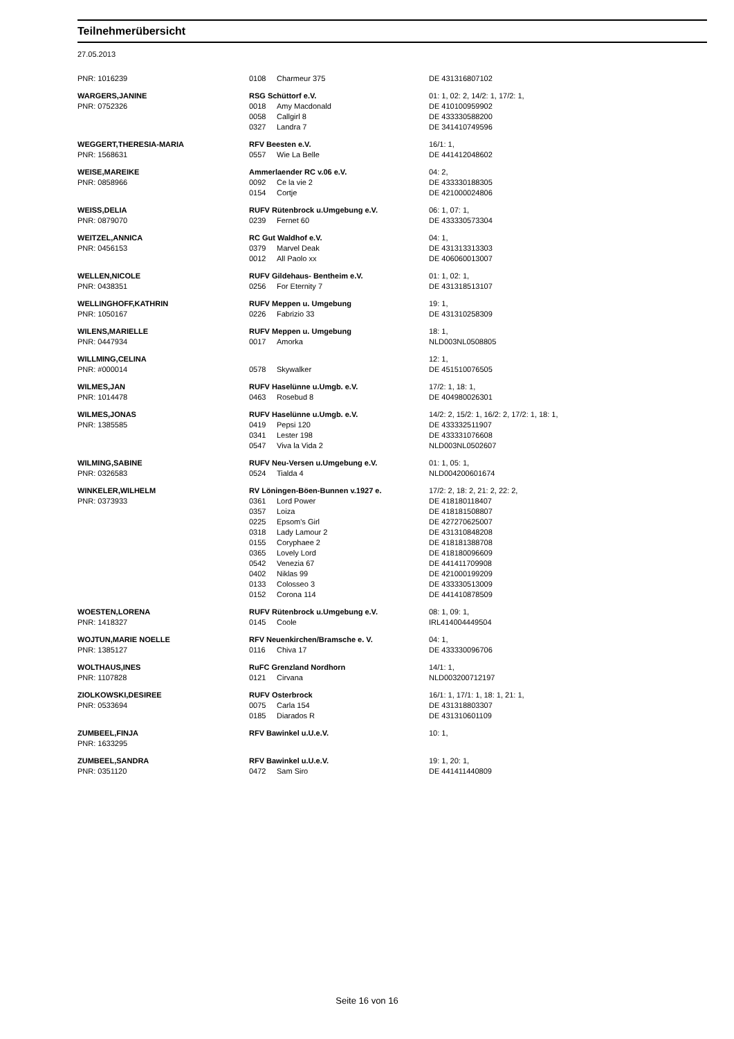Teilnehmerübersicht
27.05.2013
| PNR: 1016239 | 0108 | Charmeur 375 | DE 431316807102 |
| WARGERS,JANINE | RSG Schüttorf e.V. | | 01: 1, 02: 2, 14/2: 1, 17/2: 1, |
| PNR: 0752326 | 0018 | Amy Macdonald | DE 410100959902 |
| | 0058 | Callgirl 8 | DE 433330588200 |
| | 0327 | Landra 7 | DE 341410749596 |
| WEGGERT,THERESIA-MARIA | RFV Beesten e.V. | | 16/1: 1, |
| PNR: 1568631 | 0557 | Wie La Belle | DE 441412048602 |
| WEISE,MAREIKE | Ammerlaender RC v.06 e.V. | | 04: 2, |
| PNR: 0858966 | 0092 | Ce la vie 2 | DE 433330188305 |
| | 0154 | Cortje | DE 421000024806 |
| WEISS,DELIA | RUFV Rütenbrock u.Umgebung e.V. | | 06: 1, 07: 1, |
| PNR: 0879070 | 0239 | Fernet 60 | DE 433330573304 |
| WEITZEL,ANNICA | RC Gut Waldhof e.V. | | 04: 1, |
| PNR: 0456153 | 0379 | Marvel Deak | DE 431313313303 |
| | 0012 | All Paolo xx | DE 406060013007 |
| WELLEN,NICOLE | RUFV Gildehaus- Bentheim e.V. | | 01: 1, 02: 1, |
| PNR: 0438351 | 0256 | For Eternity 7 | DE 431318513107 |
| WELLINGHOFF,KATHRIN | RUFV Meppen u. Umgebung | | 19: 1, |
| PNR: 1050167 | 0226 | Fabrizio 33 | DE 431310258309 |
| WILENS,MARIELLE | RUFV Meppen u. Umgebung | | 18: 1, |
| PNR: 0447934 | 0017 | Amorka | NLD003NL0508805 |
| WILLMING,CELINA | | | 12: 1, |
| PNR: #000014 | 0578 | Skywalker | DE 451510076505 |
| WILMES,JAN | RUFV Haselünne u.Umgb. e.V. | | 17/2: 1, 18: 1, |
| PNR: 1014478 | 0463 | Rosebud 8 | DE 404980026301 |
| WILMES,JONAS | RUFV Haselünne u.Umgb. e.V. | | 14/2: 2, 15/2: 1, 16/2: 2, 17/2: 1, 18: 1, |
| PNR: 1385585 | 0419 | Pepsi 120 | DE 433332511907 |
| | 0341 | Lester 198 | DE 433331076608 |
| | 0547 | Viva la Vida 2 | NLD003NL0502607 |
| WILMING,SABINE | RUFV Neu-Versen u.Umgebung e.V. | | 01: 1, 05: 1, |
| PNR: 0326583 | 0524 | Tialda 4 | NLD004200601674 |
| WINKELER,WILHELM | RV Löningen-Böen-Bunnen v.1927 e. | | 17/2: 2, 18: 2, 21: 2, 22: 2, |
| PNR: 0373933 | 0361 | Lord Power | DE 418180118407 |
| | 0357 | Loiza | DE 418181508807 |
| | 0225 | Epsom's Girl | DE 427270625007 |
| | 0318 | Lady Lamour 2 | DE 431310848208 |
| | 0155 | Coryphaee 2 | DE 418181388708 |
| | 0365 | Lovely Lord | DE 418180096609 |
| | 0542 | Venezia 67 | DE 441411709908 |
| | 0402 | Niklas 99 | DE 421000199209 |
| | 0133 | Colosseo 3 | DE 433330513009 |
| | 0152 | Corona 114 | DE 441410878509 |
| WOESTEN,LORENA | RUFV Rütenbrock u.Umgebung e.V. | | 08: 1, 09: 1, |
| PNR: 1418327 | 0145 | Coole | IRL414004449504 |
| WOJTUN,MARIE NOELLE | RFV Neuenkirchen/Bramsche e. V. | | 04: 1, |
| PNR: 1385127 | 0116 | Chiva 17 | DE 433330096706 |
| WOLTHAUS,INES | RuFC Grenzland Nordhorn | | 14/1: 1, |
| PNR: 1107828 | 0121 | Cirvana | NLD003200712197 |
| ZIOLKOWSKI,DESIREE | RUFV Osterbrock | | 16/1: 1, 17/1: 1, 18: 1, 21: 1, |
| PNR: 0533694 | 0075 | Carla 154 | DE 431318803307 |
| | 0185 | Diarados R | DE 431310601109 |
| ZUMBEEL,FINJA | RFV Bawinkel u.U.e.V. | | 10: 1, |
| PNR: 1633295 | | | |
| ZUMBEEL,SANDRA | RFV Bawinkel u.U.e.V. | | 19: 1, 20: 1, |
| PNR: 0351120 | 0472 | Sam Siro | DE 441411440809 |
Seite 16 von 16